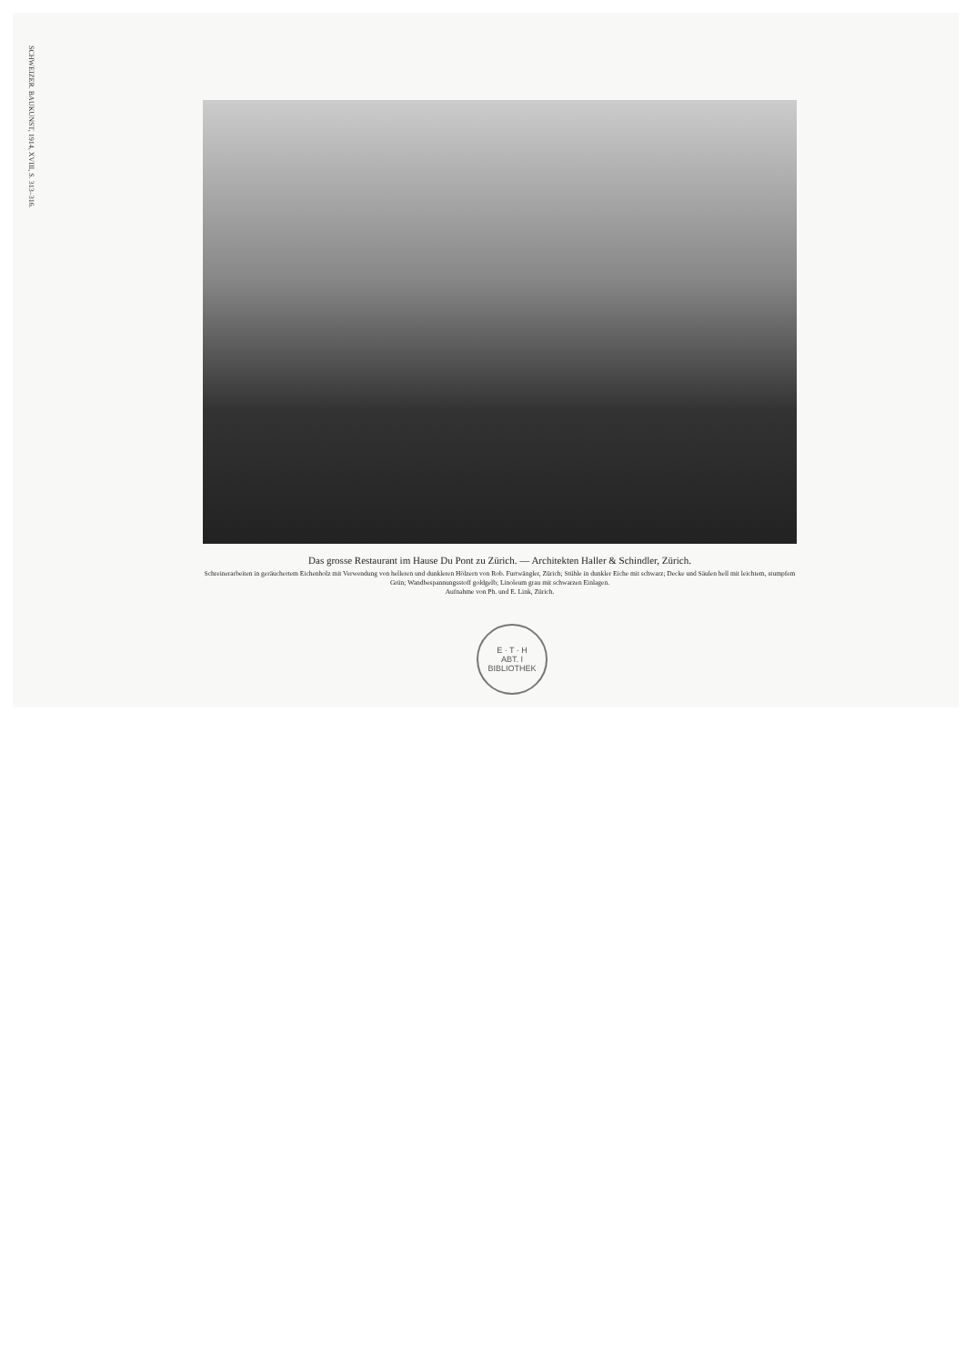SCHWEIZER. BAUKUNST, 1914, XVIII, S. 313–316.
Das grosse Restaurant im Hause Du Pont zu Zürich. — Architekten Haller & Schindler, Zürich.
Schreinerarbeiten in geräuchertem Eichenholz mit Verwendung von helleren und dunkleren Hölzern von Rob. Furtwängler, Zürich; Stühle in dunkler Eiche mit schwarz; Decke und Säulen hell mit leichtem, stumpfem Grün; Wandbespannungsstoff goldgelb; Linoleum grau mit schwarzen Einlagen.
Aufnahme von Ph. und E. Link, Zürich.
E · T · H
ABT. I
BIBLIOTHEK